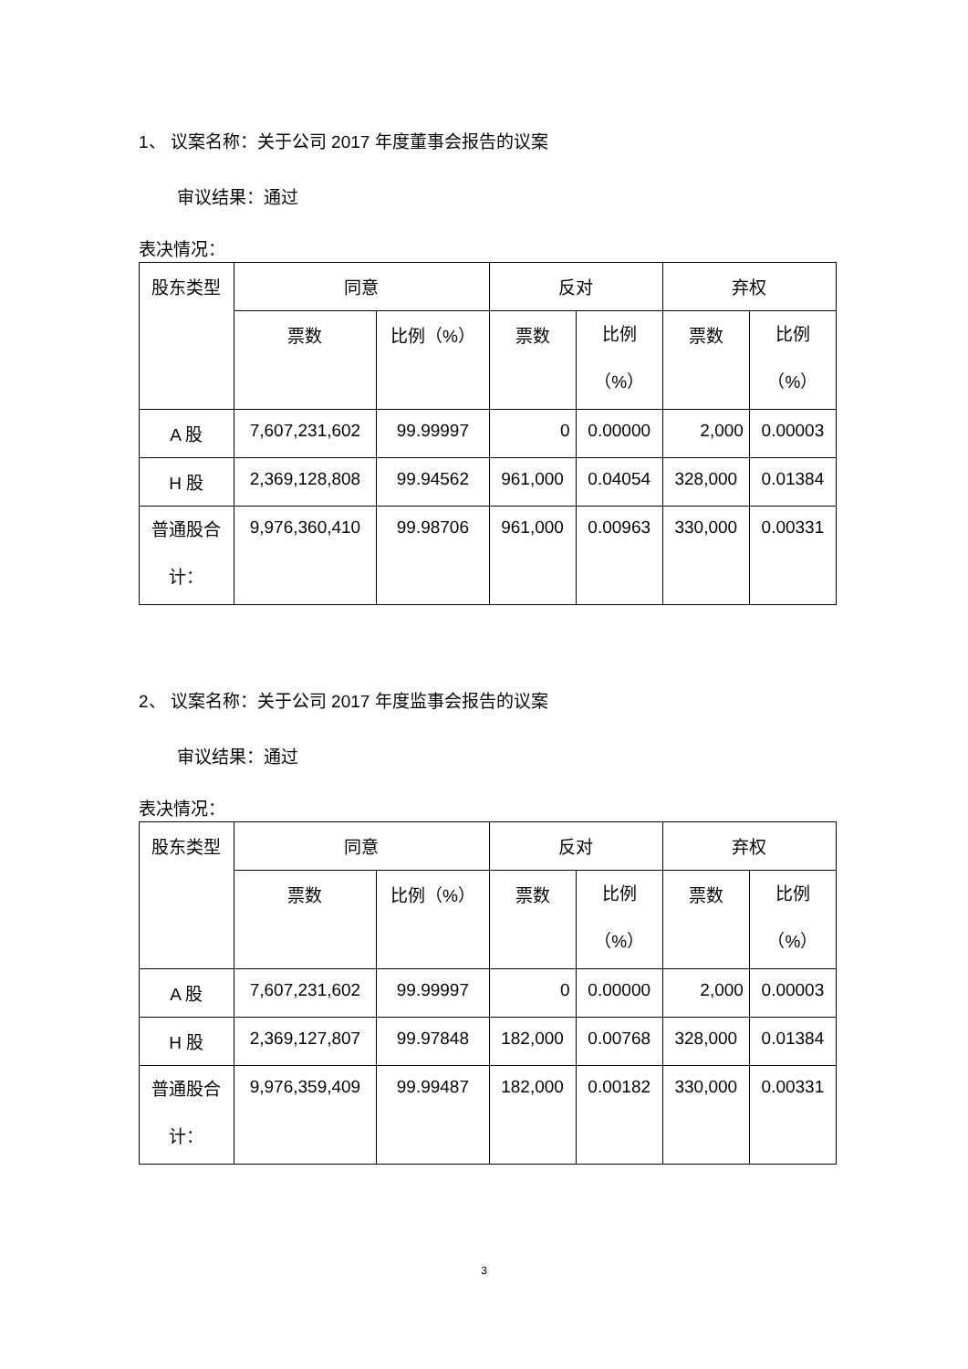1、 议案名称：关于公司 2017 年度董事会报告的议案
审议结果：通过
表决情况：
| 股东类型 | 同意 | | 反对 | | 弃权 | |
| | 票数 | 比例（%） | 票数 | 比例 （%） | 票数 | 比例 （%） |
| A 股 | 7,607,231,602 | 99.99997 | 0 | 0.00000 | 2,000 | 0.00003 |
| H 股 | 2,369,128,808 | 99.94562 | 961,000 | 0.04054 | 328,000 | 0.01384 |
| 普通股合 计： | 9,976,360,410 | 99.98706 | 961,000 | 0.00963 | 330,000 | 0.00331 |
2、 议案名称：关于公司 2017 年度监事会报告的议案
审议结果：通过
表决情况：
| 股东类型 | 同意 | | 反对 | | 弃权 | |
| | 票数 | 比例（%） | 票数 | 比例 （%） | 票数 | 比例 （%） |
| A 股 | 7,607,231,602 | 99.99997 | 0 | 0.00000 | 2,000 | 0.00003 |
| H 股 | 2,369,127,807 | 99.97848 | 182,000 | 0.00768 | 328,000 | 0.01384 |
| 普通股合 计： | 9,976,359,409 | 99.99487 | 182,000 | 0.00182 | 330,000 | 0.00331 |
3